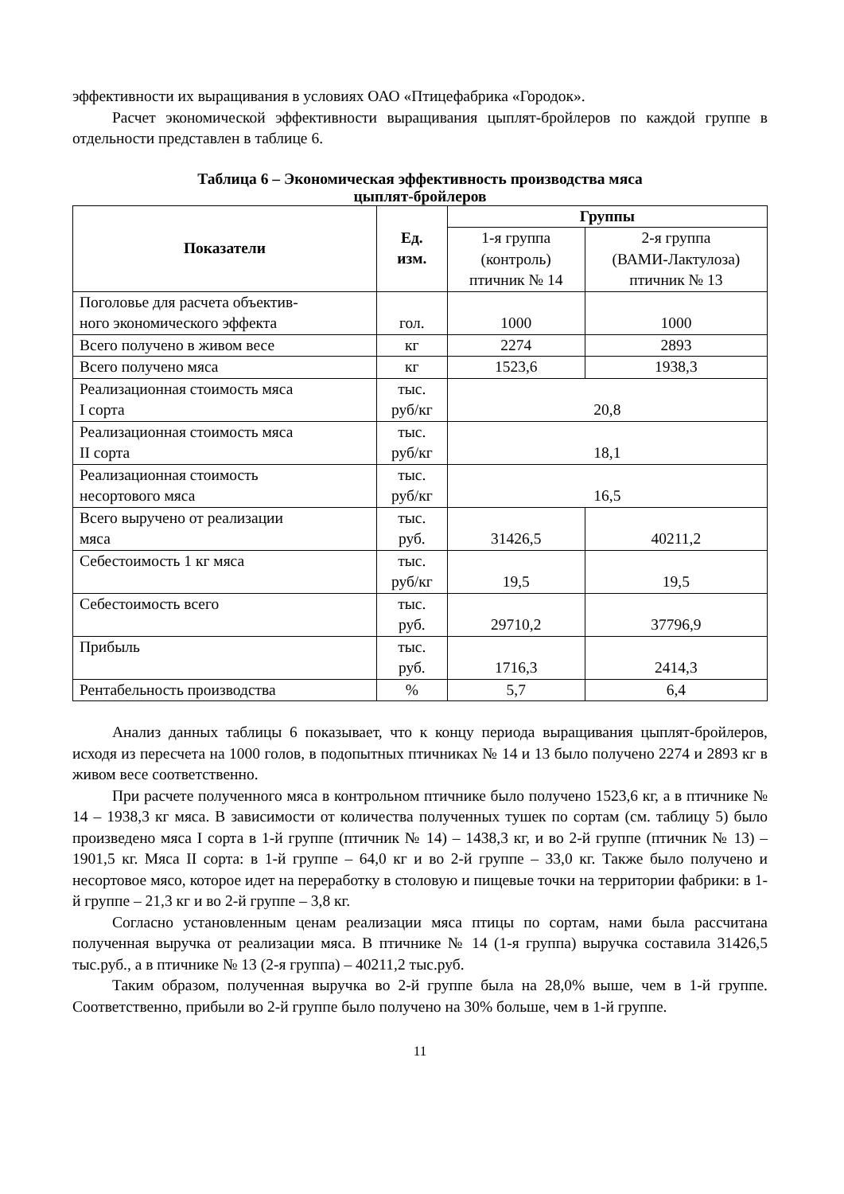эффективности их выращивания в условиях ОАО «Птицефабрика «Городок».
Расчет экономической эффективности выращивания цыплят-бройлеров по каждой группе в отдельности представлен в таблице 6.
Таблица 6 – Экономическая эффективность производства мяса
цыплят-бройлеров
| Показатели | Ед. изм. | Группы | |
| --- | --- | --- | --- |
| | | 1-я группа (контроль) птичник № 14 | 2-я группа (ВАМИ-Лактулоза) птичник № 13 |
| Поголовье для расчета объектив- ного экономического эффекта | гол. | 1000 | 1000 |
| Всего получено в живом весе | кг | 2274 | 2893 |
| Всего получено мяса | кг | 1523,6 | 1938,3 |
| Реализационная стоимость мяса I сорта | тыс. руб/кг | 20,8 | |
| Реализационная стоимость мяса II сорта | тыс. руб/кг | 18,1 | |
| Реализационная стоимость несортового мяса | тыс. руб/кг | 16,5 | |
| Всего выручено от реализации мяса | тыс. руб. | 31426,5 | 40211,2 |
| Себестоимость 1 кг мяса | тыс. руб/кг | 19,5 | 19,5 |
| Себестоимость всего | тыс. руб. | 29710,2 | 37796,9 |
| Прибыль | тыс. руб. | 1716,3 | 2414,3 |
| Рентабельность производства | % | 5,7 | 6,4 |
Анализ данных таблицы 6 показывает, что к концу периода выращивания цыплят-бройлеров, исходя из пересчета на 1000 голов, в подопытных птичниках № 14 и 13 было получено 2274 и 2893 кг в живом весе соответственно.
При расчете полученного мяса в контрольном птичнике было получено 1523,6 кг, а в птичнике № 14 – 1938,3 кг мяса. В зависимости от количества полученных тушек по сортам (см. таблицу 5) было произведено мяса I сорта в 1-й группе (птичник № 14) – 1438,3 кг, и во 2-й группе (птичник № 13) – 1901,5 кг. Мяса II сорта: в 1-й группе – 64,0 кг и во 2-й группе – 33,0 кг. Также было получено и несортовое мясо, которое идет на переработку в столовую и пищевые точки на территории фабрики: в 1-й группе – 21,3 кг и во 2-й группе – 3,8 кг.
Согласно установленным ценам реализации мяса птицы по сортам, нами была рассчитана полученная выручка от реализации мяса. В птичнике № 14 (1-я группа) выручка составила 31426,5 тыс.руб., а в птичнике № 13 (2-я группа) – 40211,2 тыс.руб.
Таким образом, полученная выручка во 2-й группе была на 28,0% выше, чем в 1-й группе. Соответственно, прибыли во 2-й группе было получено на 30% больше, чем в 1-й группе.
11